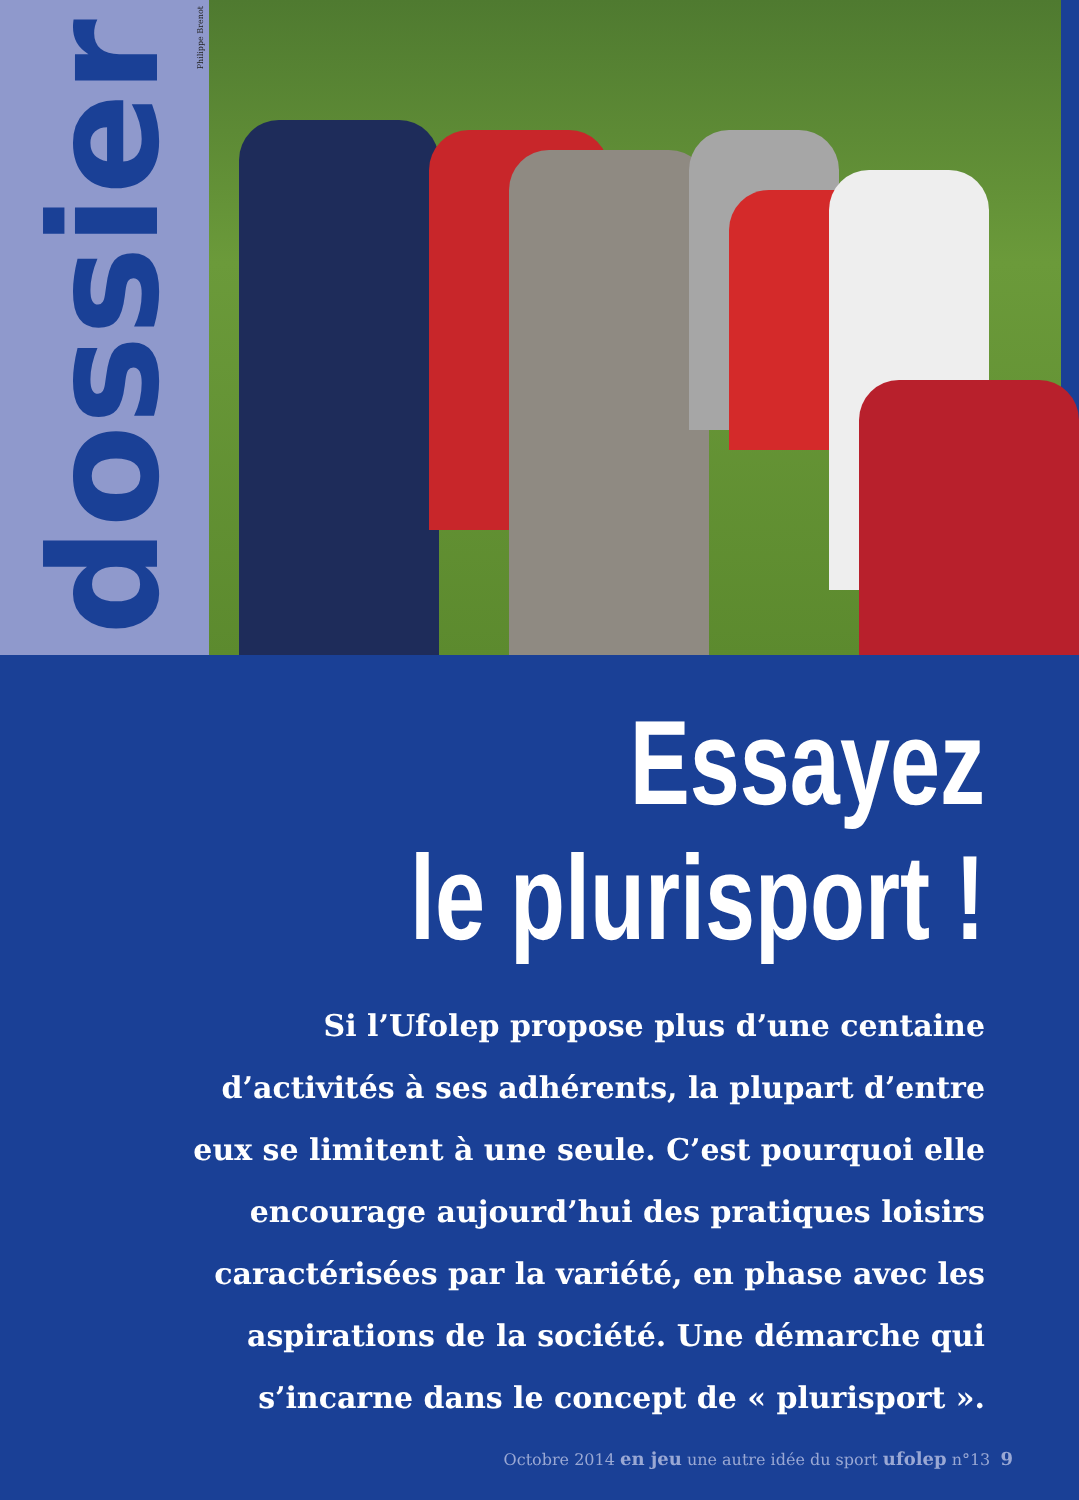dossier
Philippe Brenot
Essayez
le plurisport !
Si l’Ufolep propose plus d’une centaine d’activités à ses adhérents, la plupart d’entre eux se limitent à une seule. C’est pourquoi elle encourage aujourd’hui des pratiques loisirs caractérisées par la variété, en phase avec les aspirations de la société. Une démarche qui s’incarne dans le concept de « plurisport ».
Octobre 2014 en jeu une autre idée du sport ufolep n°13 9